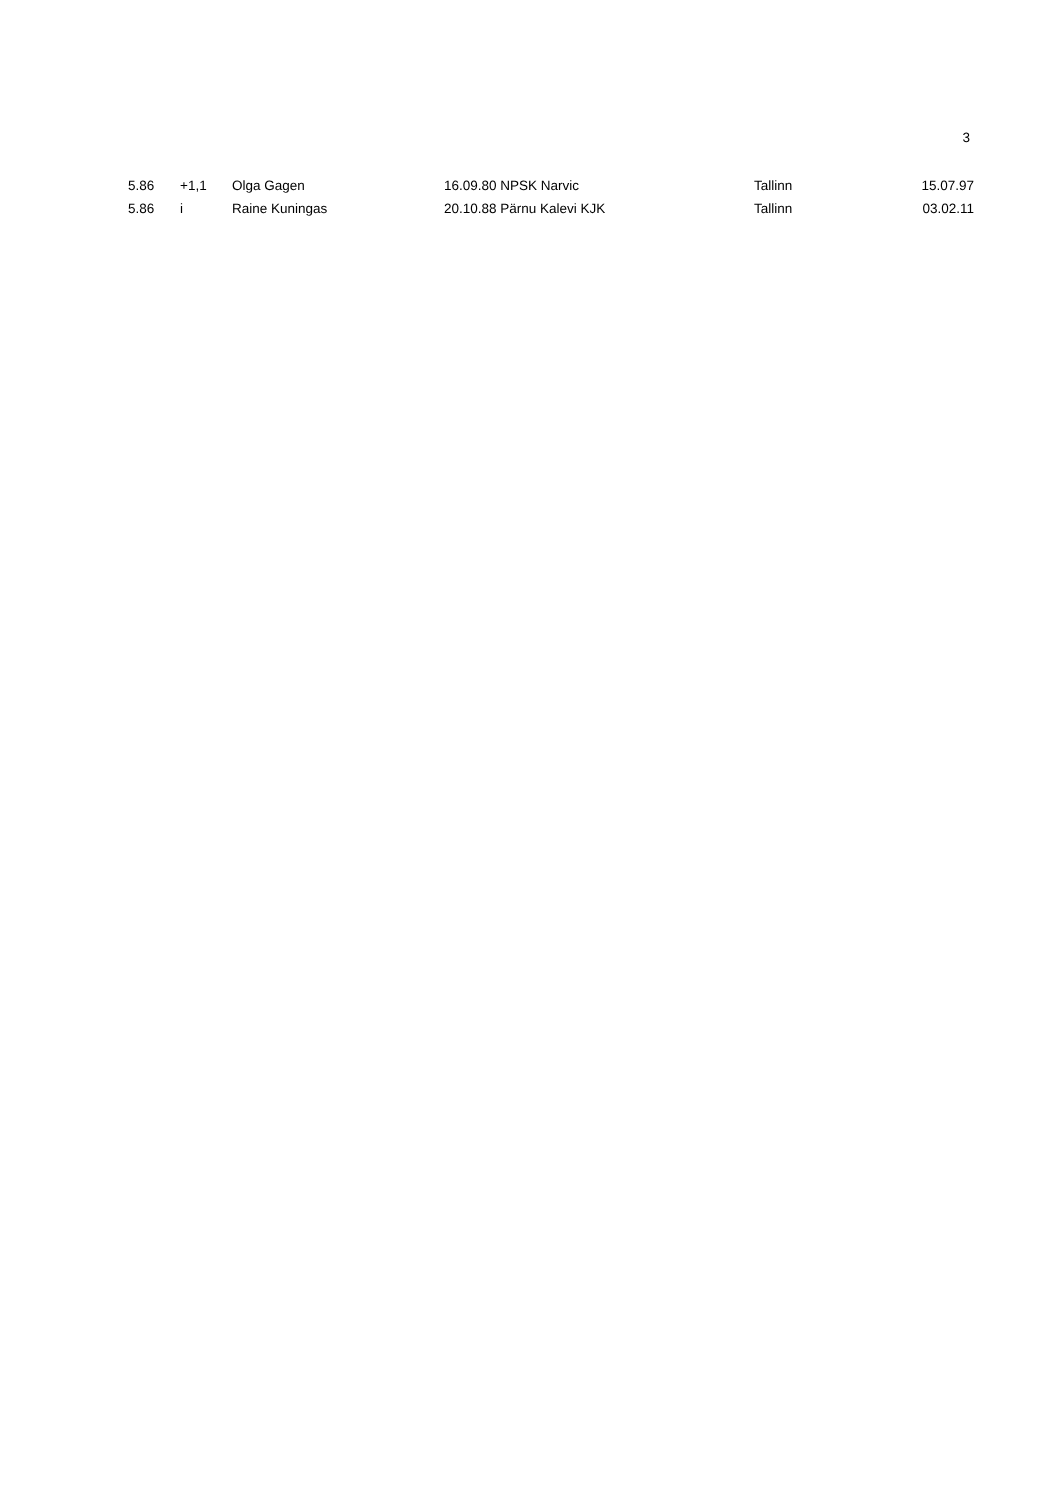3
| 5.86 | +1,1 | Olga Gagen | 16.09.80 NPSK Narvic | Tallinn | 15.07.97 |
| 5.86 | i | Raine Kuningas | 20.10.88 Pärnu Kalevi KJK | Tallinn | 03.02.11 |